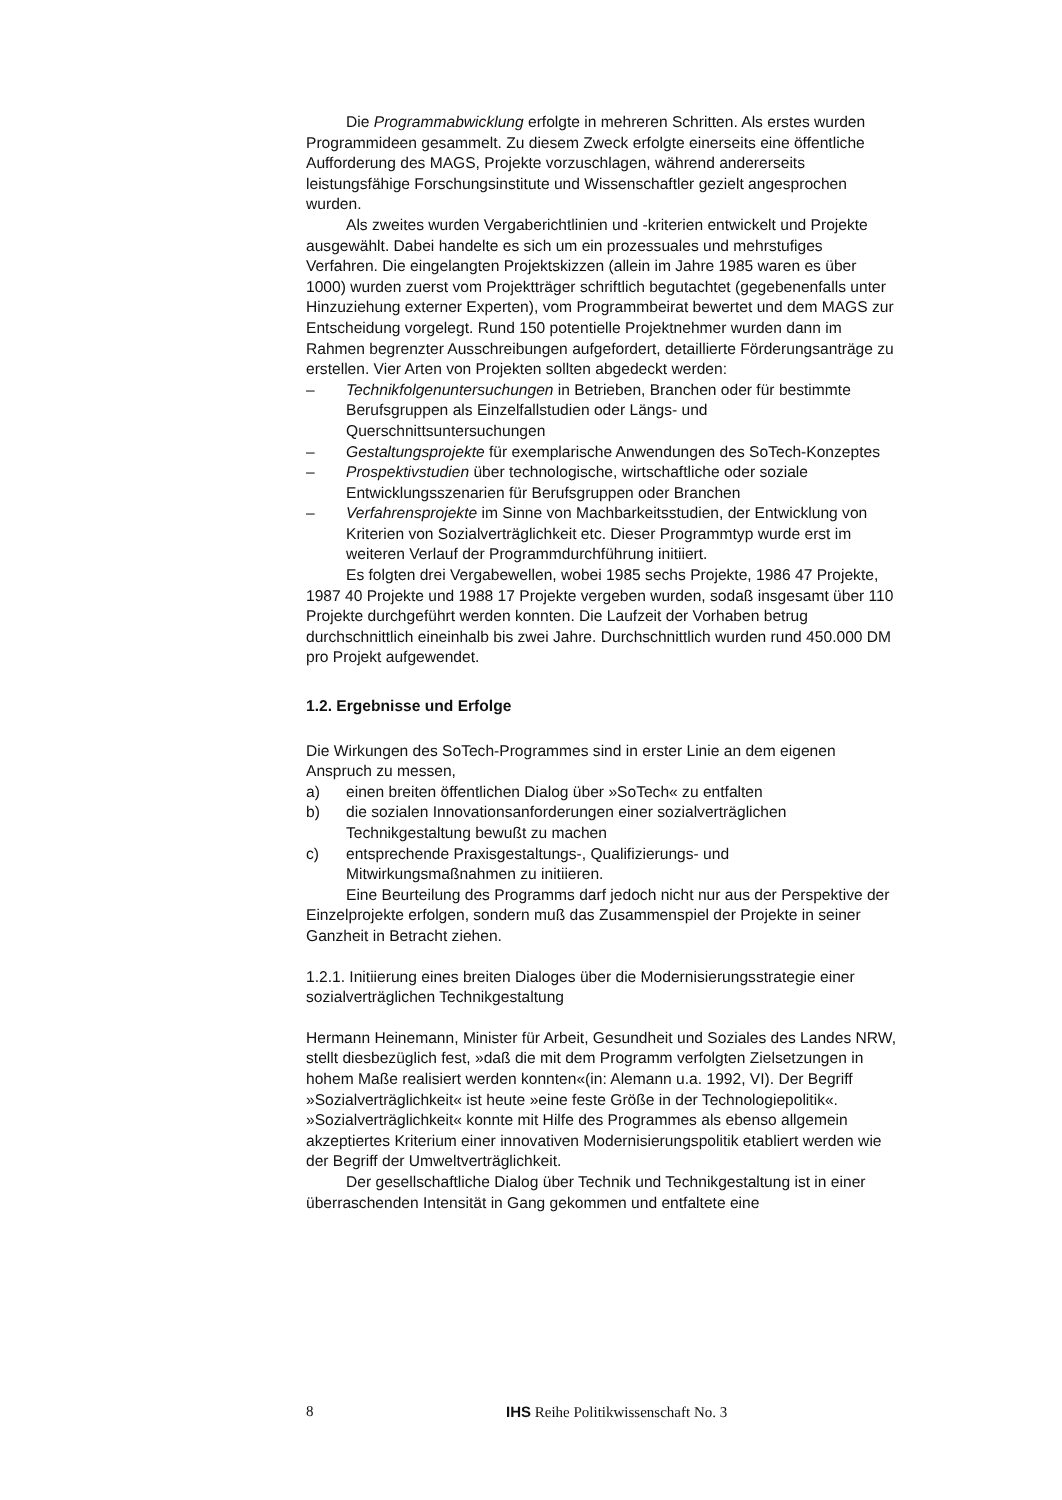Die Programmabwicklung erfolgte in mehreren Schritten. Als erstes wurden Programmideen gesammelt. Zu diesem Zweck erfolgte einerseits eine öffentliche Aufforderung des MAGS, Projekte vorzuschlagen, während andererseits leistungsfähige Forschungsinstitute und Wissenschaftler gezielt angesprochen wurden.
Als zweites wurden Vergaberichtlinien und -kriterien entwickelt und Projekte ausgewählt. Dabei handelte es sich um ein prozessuales und mehrstufiges Verfahren. Die eingelangten Projektskizzen (allein im Jahre 1985 waren es über 1000) wurden zuerst vom Projektträger schriftlich begutachtet (gegebenenfalls unter Hinzuziehung externer Experten), vom Programmbeirat bewertet und dem MAGS zur Entscheidung vorgelegt. Rund 150 potentielle Projektnehmer wurden dann im Rahmen begrenzter Ausschreibungen aufgefordert, detaillierte Förderungsanträge zu erstellen. Vier Arten von Projekten sollten abgedeckt werden:
– Technikfolgenuntersuchungen in Betrieben, Branchen oder für bestimmte Berufsgruppen als Einzelfallstudien oder Längs- und Querschnittsuntersuchungen
– Gestaltungsprojekte für exemplarische Anwendungen des SoTech-Konzeptes
– Prospektivstudien über technologische, wirtschaftliche oder soziale Entwicklungsszenarien für Berufsgruppen oder Branchen
– Verfahrensprojekte im Sinne von Machbarkeitsstudien, der Entwicklung von Kriterien von Sozialverträglichkeit etc. Dieser Programmtyp wurde erst im weiteren Verlauf der Programmdurchführung initiiert.
Es folgten drei Vergabewellen, wobei 1985 sechs Projekte, 1986 47 Projekte, 1987 40 Projekte und 1988 17 Projekte vergeben wurden, sodaß insgesamt über 110 Projekte durchgeführt werden konnten. Die Laufzeit der Vorhaben betrug durchschnittlich eineinhalb bis zwei Jahre. Durchschnittlich wurden rund 450.000 DM pro Projekt aufgewendet.
1.2. Ergebnisse und Erfolge
Die Wirkungen des SoTech-Programmes sind in erster Linie an dem eigenen Anspruch zu messen,
a) einen breiten öffentlichen Dialog über »SoTech« zu entfalten
b) die sozialen Innovationsanforderungen einer sozialverträglichen Technikgestaltung bewußt zu machen
c) entsprechende Praxisgestaltungs-, Qualifizierungs- und Mitwirkungsmaßnahmen zu initiieren.
Eine Beurteilung des Programms darf jedoch nicht nur aus der Perspektive der Einzelprojekte erfolgen, sondern muß das Zusammenspiel der Projekte in seiner Ganzheit in Betracht ziehen.
1.2.1. Initiierung eines breiten Dialoges über die Modernisierungsstrategie einer sozialverträglichen Technikgestaltung
Hermann Heinemann, Minister für Arbeit, Gesundheit und Soziales des Landes NRW, stellt diesbezüglich fest, »daß die mit dem Programm verfolgten Zielsetzungen in hohem Maße realisiert werden konnten«(in: Alemann u.a. 1992, VI). Der Begriff »Sozialverträglichkeit« ist heute »eine feste Größe in der Technologiepolitik«. »Sozialverträglichkeit« konnte mit Hilfe des Programmes als ebenso allgemein akzeptiertes Kriterium einer innovativen Modernisierungspolitik etabliert werden wie der Begriff der Umweltverträglichkeit.
Der gesellschaftliche Dialog über Technik und Technikgestaltung ist in einer überraschenden Intensität in Gang gekommen und entfaltete eine
8 IHS Reihe Politikwissenschaft No. 3